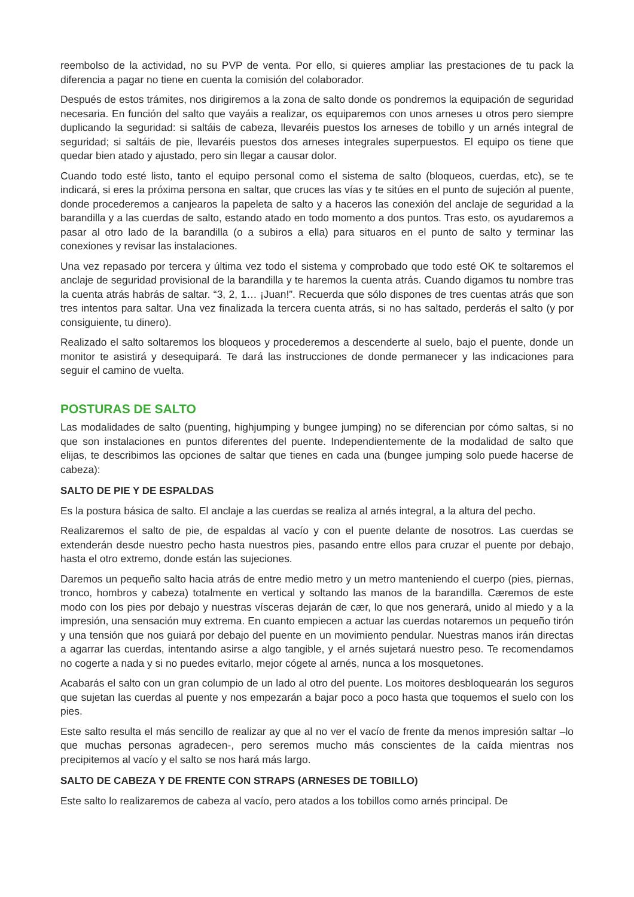reembolso de la actividad, no su PVP de venta. Por ello, si quieres ampliar las prestaciones de tu pack la diferencia a pagar no tiene en cuenta la comisión del colaborador.
Después de estos trámites, nos dirigiremos a la zona de salto donde os pondremos la equipación de seguridad necesaria. En función del salto que vayáis a realizar, os equiparemos con unos arneses u otros pero siempre duplicando la seguridad: si saltáis de cabeza, llevaréis puestos los arneses de tobillo y un arnés integral de seguridad; si saltáis de pie, llevaréis puestos dos arneses integrales superpuestos. El equipo os tiene que quedar bien atado y ajustado, pero sin llegar a causar dolor.
Cuando todo esté listo, tanto el equipo personal como el sistema de salto (bloqueos, cuerdas, etc), se te indicará, si eres la próxima persona en saltar, que cruces las vías y te sitúes en el punto de sujeción al puente, donde procederemos a canjearos la papeleta de salto y a haceros las conexión del anclaje de seguridad a la barandilla y a las cuerdas de salto, estando atado en todo momento a dos puntos. Tras esto, os ayudaremos a pasar al otro lado de la barandilla (o a subiros a ella) para situaros en el punto de salto y terminar las conexiones y revisar las instalaciones.
Una vez repasado por tercera y última vez todo el sistema y comprobado que todo esté OK te soltaremos el anclaje de seguridad provisional de la barandilla y te haremos la cuenta atrás. Cuando digamos tu nombre tras la cuenta atrás habrás de saltar. “3, 2, 1… ¡Juan!”. Recuerda que sólo dispones de tres cuentas atrás que son tres intentos para saltar. Una vez finalizada la tercera cuenta atrás, si no has saltado, perderás el salto (y por consiguiente, tu dinero).
Realizado el salto soltaremos los bloqueos y procederemos a descenderte al suelo, bajo el puente, donde un monitor te asistirá y desequipará. Te dará las instrucciones de donde permanecer y las indicaciones para seguir el camino de vuelta.
POSTURAS DE SALTO
Las modalidades de salto (puenting, highjumping y bungee jumping) no se diferencian por cómo saltas, si no que son instalaciones en puntos diferentes del puente. Independientemente de la modalidad de salto que elijas, te describimos las opciones de saltar que tienes en cada una (bungee jumping solo puede hacerse de cabeza):
SALTO DE PIE Y DE ESPALDAS
Es la postura básica de salto. El anclaje a las cuerdas se realiza al arnés integral, a la altura del pecho.
Realizaremos el salto de pie, de espaldas al vacío y con el puente delante de nosotros. Las cuerdas se extenderán desde nuestro pecho hasta nuestros pies, pasando entre ellos para cruzar el puente por debajo, hasta el otro extremo, donde están las sujeciones.
Daremos un pequeño salto hacia atrás de entre medio metro y un metro manteniendo el cuerpo (pies, piernas, tronco, hombros y cabeza) totalmente en vertical y soltando las manos de la barandilla. Cæremos de este modo con los pies por debajo y nuestras vísceras dejarán de cær, lo que nos generará, unido al miedo y a la impresión, una sensación muy extrema. En cuanto empiecen a actuar las cuerdas notaremos un pequeño tirón y una tensión que nos guiará por debajo del puente en un movimiento pendular. Nuestras manos irán directas a agarrar las cuerdas, intentando asirse a algo tangible, y el arnés sujetará nuestro peso. Te recomendamos no cogerte a nada y si no puedes evitarlo, mejor cógete al arnés, nunca a los mosquetones.
Acabarás el salto con un gran columpio de un lado al otro del puente. Los moitores desbloquearán los seguros que sujetan las cuerdas al puente y nos empezarán a bajar poco a poco hasta que toquemos el suelo con los pies.
Este salto resulta el más sencillo de realizar ay que al no ver el vacío de frente da menos impresión saltar –lo que muchas personas agradecen-, pero seremos mucho más conscientes de la caída mientras nos precipitemos al vacío y el salto se nos hará más largo.
SALTO DE CABEZA Y DE FRENTE CON STRAPS (ARNESES DE TOBILLO)
Este salto lo realizaremos de cabeza al vacío, pero atados a los tobillos como arnés principal. De